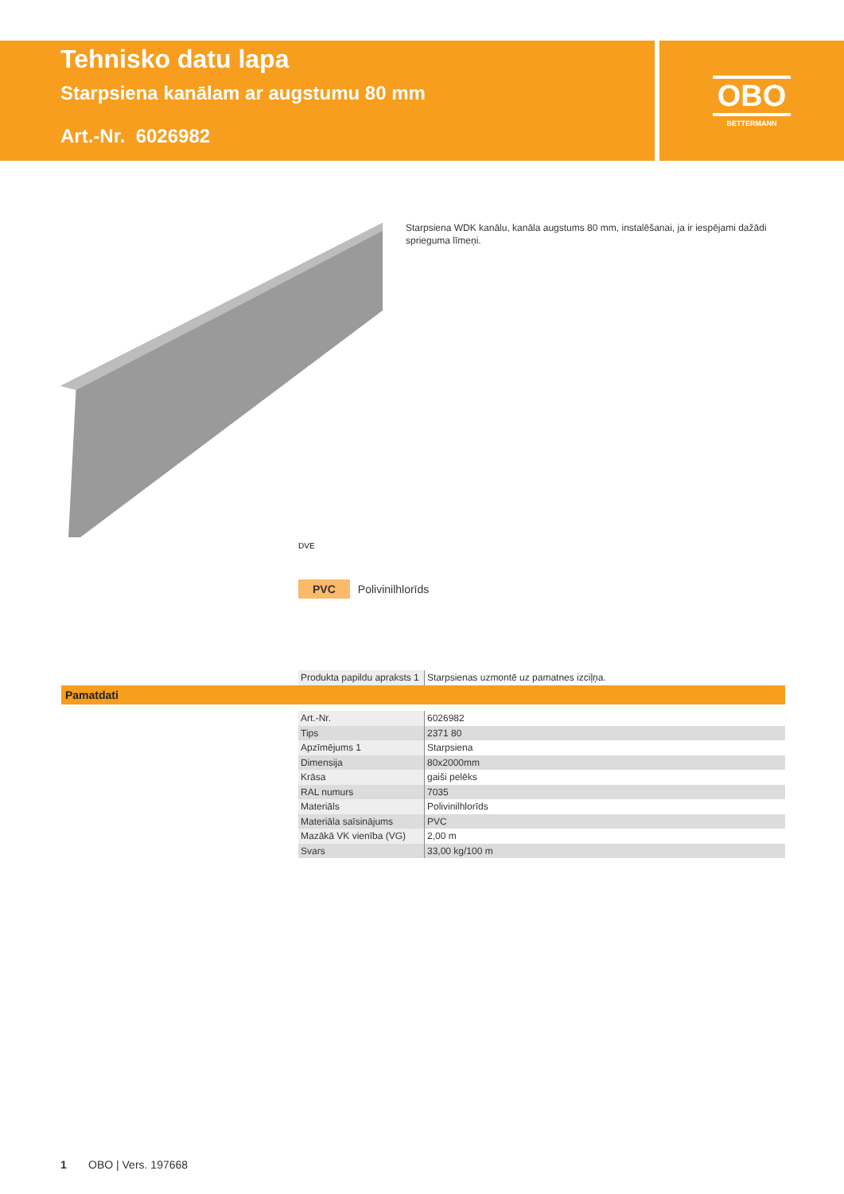Tehnisko datu lapa
Starpsiena kanālam ar augstumu 80 mm
Art.-Nr. 6026982
OBO
BETTERMANN
Starpsiena WDK kanālu, kanāla augstums 80 mm, instalēšanai, ja ir iespējami dažādi sprieguma līmeņi.
DVE
PVC Polivinilhlorīds
| Produkta papildu apraksts 1 | Starpsienas uzmontē uz pamatnes izciļņa. |
Pamatdati
| Art.-Nr. | 6026982 |
| Tips | 2371 80 |
| Apzīmējums 1 | Starpsiena |
| Dimensija | 80x2000mm |
| Krāsa | gaiši pelēks |
| RAL numurs | 7035 |
| Materiāls | Polivinilhlorīds |
| Materiāla saīsinājums | PVC |
| Mazākā VK vienība (VG) | 2,00 m |
| Svars | 33,00 kg/100 m |
1 OBO | Vers. 197668